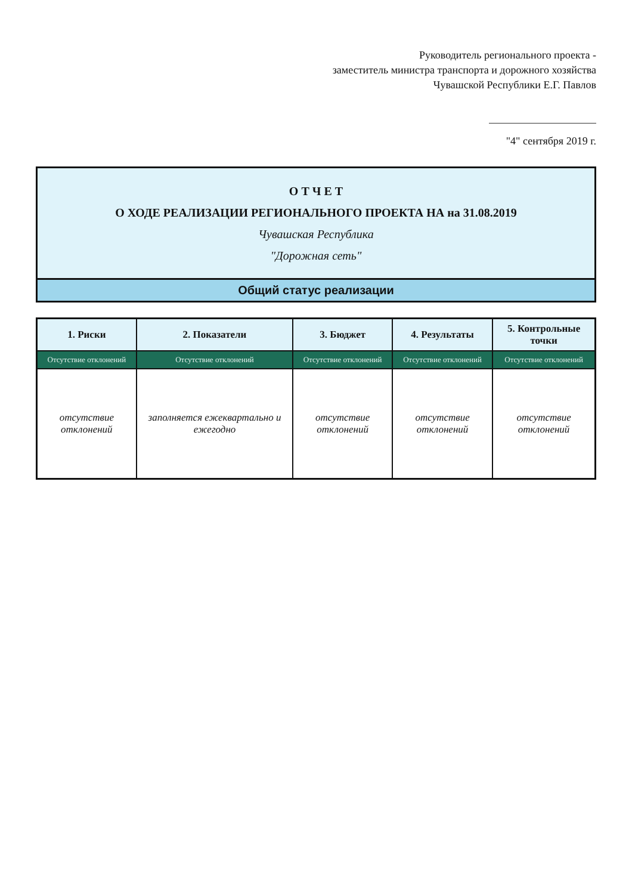Руководитель регионального проекта -
заместитель министра транспорта и дорожного хозяйства
Чувашской Республики Е.Г. Павлов
"4" сентября 2019 г.
О Т Ч Е Т
О ХОДЕ РЕАЛИЗАЦИИ РЕГИОНАЛЬНОГО ПРОЕКТА НА на 31.08.2019
Чувашская Республика
"Дорожная сеть"
Общий статус реализации
| 1. Риски | 2. Показатели | 3. Бюджет | 4. Результаты | 5. Контрольные точки |
| --- | --- | --- | --- | --- |
| Отсутствие отклонений | Отсутствие отклонений | Отсутствие отклонений | Отсутствие отклонений | Отсутствие отклонений |
| отсутствие отклонений | заполняется ежеквартально и ежегодно | отсутствие отклонений | отсутствие отклонений | отсутствие отклонений |